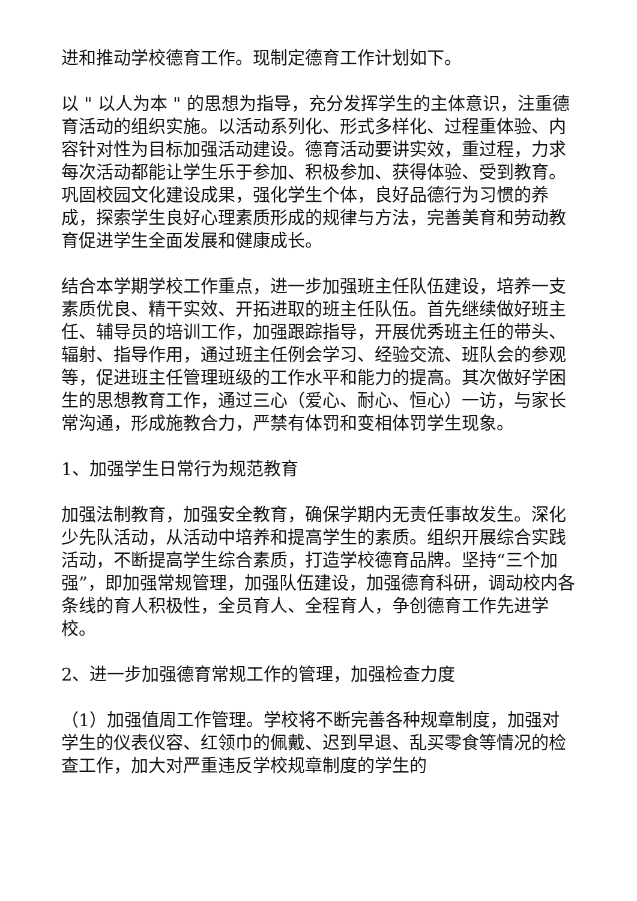进和推动学校德育工作。现制定德育工作计划如下。
以 " 以人为本 " 的思想为指导，充分发挥学生的主体意识，注重德育活动的组织实施。以活动系列化、形式多样化、过程重体验、内容针对性为目标加强活动建设。德育活动要讲实效，重过程，力求每次活动都能让学生乐于参加、积极参加、获得体验、受到教育。巩固校园文化建设成果，强化学生个体，良好品德行为习惯的养成，探索学生良好心理素质形成的规律与方法，完善美育和劳动教育促进学生全面发展和健康成长。
结合本学期学校工作重点，进一步加强班主任队伍建设，培养一支素质优良、精干实效、开拓进取的班主任队伍。首先继续做好班主任、辅导员的培训工作，加强跟踪指导，开展优秀班主任的带头、辐射、指导作用，通过班主任例会学习、经验交流、班队会的参观等，促进班主任管理班级的工作水平和能力的提高。其次做好学困生的思想教育工作，通过三心（爱心、耐心、恒心）一访，与家长常沟通，形成施教合力，严禁有体罚和变相体罚学生现象。
1、加强学生日常行为规范教育
加强法制教育，加强安全教育，确保学期内无责任事故发生。深化少先队活动，从活动中培养和提高学生的素质。组织开展综合实践活动，不断提高学生综合素质，打造学校德育品牌。坚持“三个加强”，即加强常规管理，加强队伍建设，加强德育科研，调动校内各条线的育人积极性，全员育人、全程育人，争创德育工作先进学校。
2、进一步加强德育常规工作的管理，加强检查力度
（1）加强值周工作管理。学校将不断完善各种规章制度，加强对学生的仪表仪容、红领巾的佩戴、迟到早退、乱买零食等情况的检查工作，加大对严重违反学校规章制度的学生的